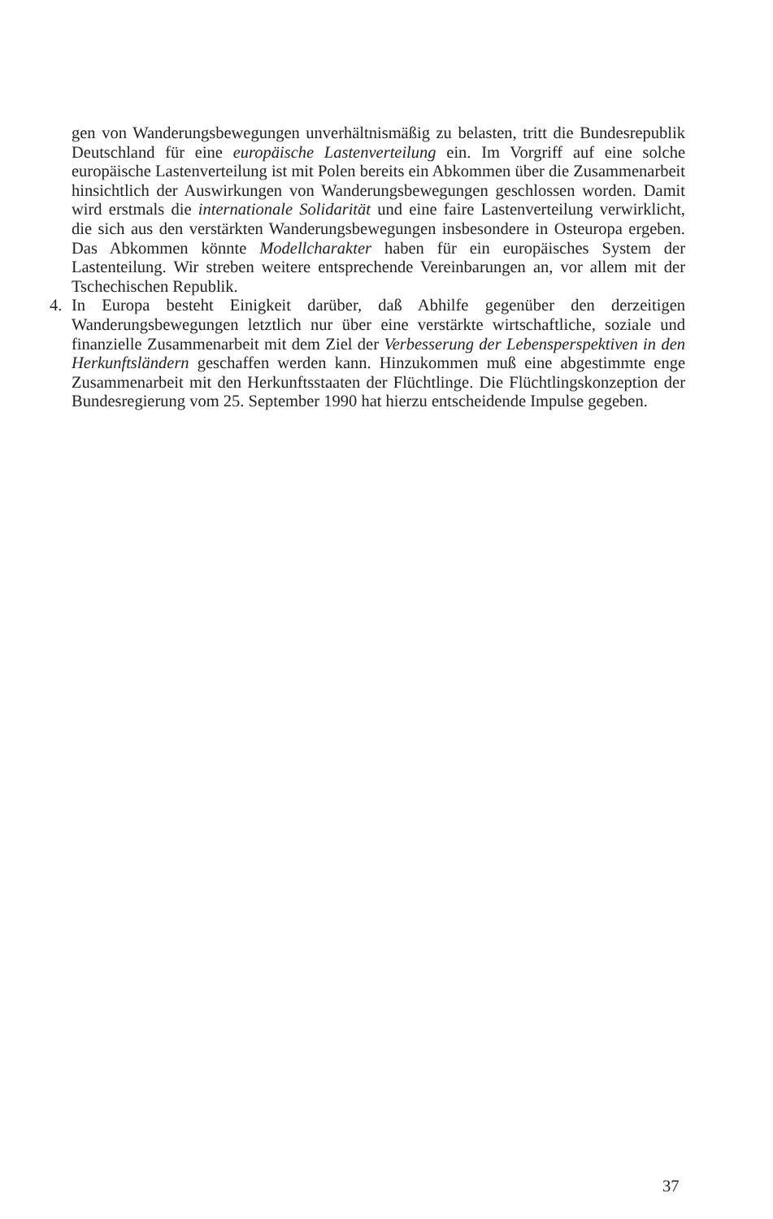gen von Wanderungsbewegungen unverhältnismäßig zu belasten, tritt die Bundesrepublik Deutschland für eine europäische Lastenverteilung ein. Im Vorgriff auf eine solche europäische Lastenverteilung ist mit Polen bereits ein Abkommen über die Zusammenarbeit hinsichtlich der Auswirkungen von Wanderungsbewegungen geschlossen worden. Damit wird erstmals die internationale Solidarität und eine faire Lastenverteilung verwirklicht, die sich aus den verstärkten Wanderungsbewegungen insbesondere in Osteuropa ergeben. Das Abkommen könnte Modellcharakter haben für ein europäisches System der Lastenteilung. Wir streben weitere entsprechende Vereinbarungen an, vor allem mit der Tschechischen Republik.
4. In Europa besteht Einigkeit darüber, daß Abhilfe gegenüber den derzeitigen Wanderungsbewegungen letztlich nur über eine verstärkte wirtschaftliche, soziale und finanzielle Zusammenarbeit mit dem Ziel der Verbesserung der Lebensperspektiven in den Herkunftsländern geschaffen werden kann. Hinzukommen muß eine abgestimmte enge Zusammenarbeit mit den Herkunftsstaaten der Flüchtlinge. Die Flüchtlingskonzeption der Bundesregierung vom 25. September 1990 hat hierzu entscheidende Impulse gegeben.
37